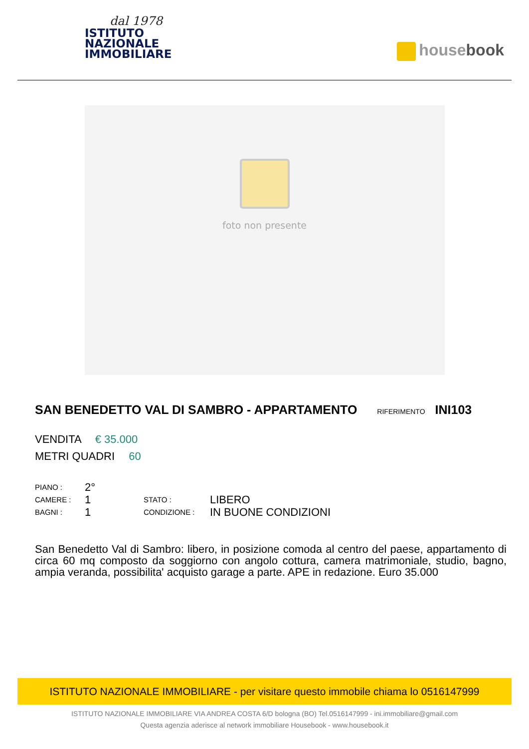dal 1978
ISTITUTO
NAZIONALE
IMMOBILIARE
housebook
foto non presente
SAN BENEDETTO VAL DI SAMBRO - APPARTAMENTO RIFERIMENTO INI103
VENDITA € 35.000
METRI QUADRI 60
PIANO :
CAMERE :
BAGNI :
2°
1
1
STATO :
CONDIZIONE :
LIBERO
IN BUONE CONDIZIONI
San Benedetto Val di Sambro: libero, in posizione comoda al centro del paese, appartamento di circa 60 mq composto da soggiorno con angolo cottura, camera matrimoniale, studio, bagno, ampia veranda, possibilita' acquisto garage a parte. APE in redazione. Euro 35.000
ISTITUTO NAZIONALE IMMOBILIARE - per visitare questo immobile chiama lo 0516147999
ISTITUTO NAZIONALE IMMOBILIARE VIA ANDREA COSTA 6/D bologna (BO) Tel.0516147999 - ini.immobiliare@gmail.com
Questa agenzia aderisce al network immobiliare Housebook - www.housebook.it